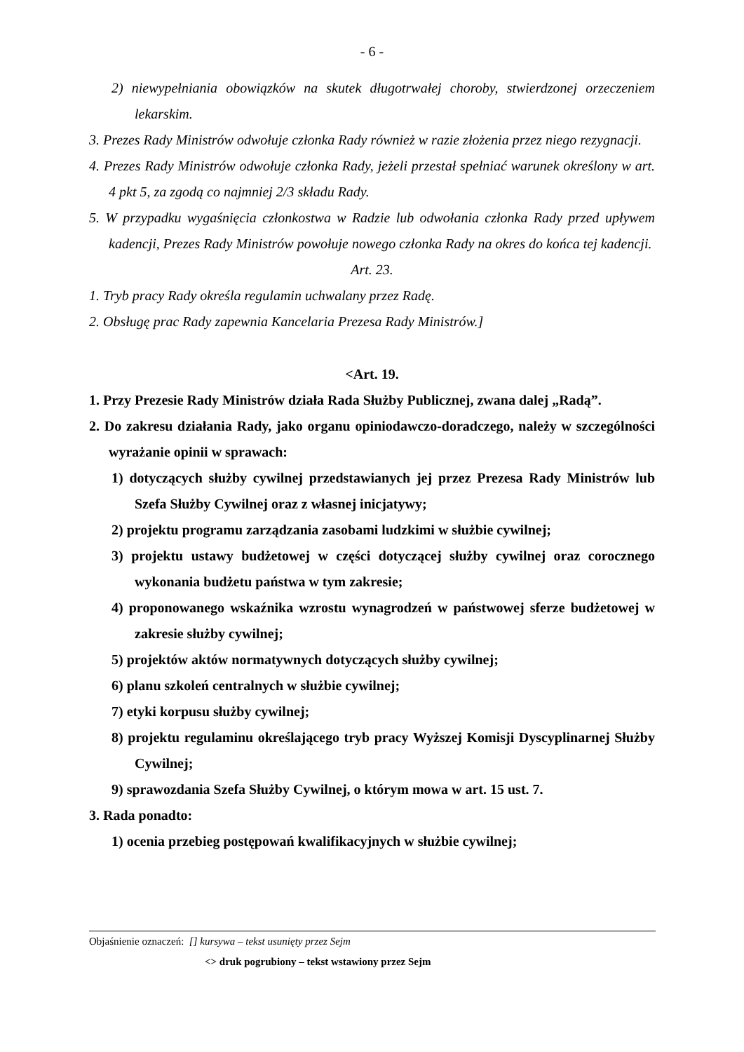- 6 -
2) niewypełniania obowiązków na skutek długotrwałej choroby, stwierdzonej orzeczeniem lekarskim.
3. Prezes Rady Ministrów odwołuje członka Rady również w razie złożenia przez niego rezygnacji.
4. Prezes Rady Ministrów odwołuje członka Rady, jeżeli przestał spełniać warunek określony w art. 4 pkt 5, za zgodą co najmniej 2/3 składu Rady.
5. W przypadku wygaśnięcia członkostwa w Radzie lub odwołania członka Rady przed upływem kadencji, Prezes Rady Ministrów powołuje nowego członka Rady na okres do końca tej kadencji.
Art. 23.
1. Tryb pracy Rady określa regulamin uchwalany przez Radę.
2. Obsługę prac Rady zapewnia Kancelaria Prezesa Rady Ministrów.]
<Art. 19.
1. Przy Prezesie Rady Ministrów działa Rada Służby Publicznej, zwana dalej „Radą”.
2. Do zakresu działania Rady, jako organu opiniodawczo-doradczego, należy w szczególności wyrażanie opinii w sprawach:
1) dotyczących służby cywilnej przedstawianych jej przez Prezesa Rady Ministrów lub Szefa Służby Cywilnej oraz z własnej inicjatywy;
2) projektu programu zarządzania zasobami ludzkimi w służbie cywilnej;
3) projektu ustawy budżetowej w części dotyczącej służby cywilnej oraz corocznego wykonania budżetu państwa w tym zakresie;
4) proponowanego wskaźnika wzrostu wynagrodzeń w państwowej sferze budżetowej w zakresie służby cywilnej;
5) projektów aktów normatywnych dotyczących służby cywilnej;
6) planu szkoleń centralnych w służbie cywilnej;
7) etyki korpusu służby cywilnej;
8) projektu regulaminu określającego tryb pracy Wyższej Komisji Dyscyplinarnej Służby Cywilnej;
9) sprawozdania Szefa Służby Cywilnej, o którym mowa w art. 15 ust. 7.
3. Rada ponadto:
1) ocenia przebieg postępowań kwalifikacyjnych w służbie cywilnej;
Objaśnienie oznaczeń: [] kursywa – tekst usunięty przez Sejm
<> druk pogrubiony – tekst wstawiony przez Sejm